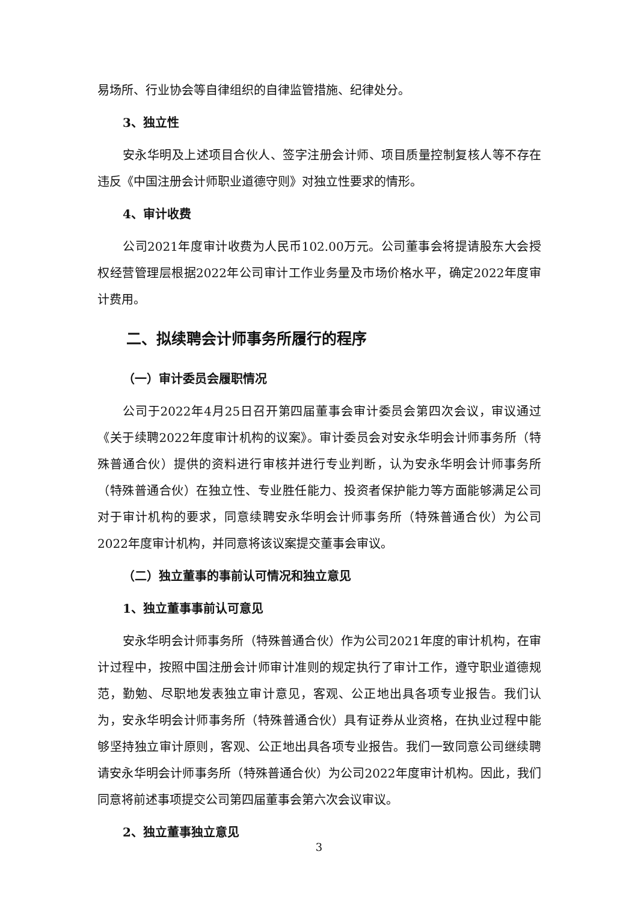易场所、行业协会等自律组织的自律监管措施、纪律处分。
3、独立性
安永华明及上述项目合伙人、签字注册会计师、项目质量控制复核人等不存在违反《中国注册会计师职业道德守则》对独立性要求的情形。
4、审计收费
公司2021年度审计收费为人民币102.00万元。公司董事会将提请股东大会授权经营管理层根据2022年公司审计工作业务量及市场价格水平，确定2022年度审计费用。
二、拟续聘会计师事务所履行的程序
（一）审计委员会履职情况
公司于2022年4月25日召开第四届董事会审计委员会第四次会议，审议通过《关于续聘2022年度审计机构的议案》。审计委员会对安永华明会计师事务所（特殊普通合伙）提供的资料进行审核并进行专业判断，认为安永华明会计师事务所（特殊普通合伙）在独立性、专业胜任能力、投资者保护能力等方面能够满足公司对于审计机构的要求，同意续聘安永华明会计师事务所（特殊普通合伙）为公司2022年度审计机构，并同意将该议案提交董事会审议。
（二）独立董事的事前认可情况和独立意见
1、独立董事事前认可意见
安永华明会计师事务所（特殊普通合伙）作为公司2021年度的审计机构，在审计过程中，按照中国注册会计师审计准则的规定执行了审计工作，遵守职业道德规范，勤勉、尽职地发表独立审计意见，客观、公正地出具各项专业报告。我们认为，安永华明会计师事务所（特殊普通合伙）具有证券从业资格，在执业过程中能够坚持独立审计原则，客观、公正地出具各项专业报告。我们一致同意公司继续聘请安永华明会计师事务所（特殊普通合伙）为公司2022年度审计机构。因此，我们同意将前述事项提交公司第四届董事会第六次会议审议。
2、独立董事独立意见
3